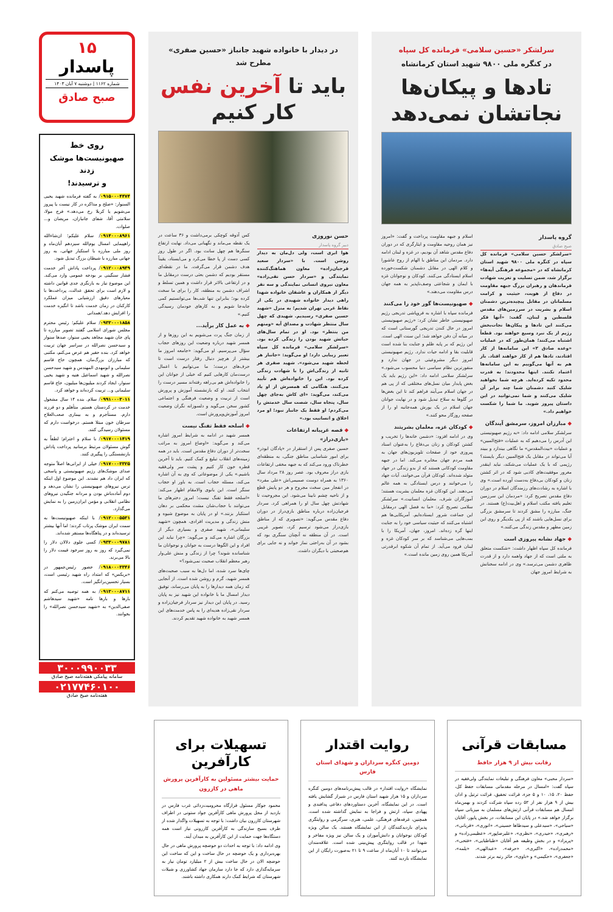سرلشکر «حسین سلامی» فرمانده کل سپاه
در کنگره ملی ۹۸۰۰ شهید استان کرمانشاه
تادها و پیکان‌ها
نجاتشان نمی‌دهد
گروه پاسدار
صبح صادق
«سرلشکر حسین سلامی» فرمانده کل سپاه در کنگره ملی ۹۸۰۰ شهید استان کرمانشاه که در «مجموعه فرهنگی آیه‌ها» برگزار شد، ضمن تسلیت و تعزیت شهادت فرماندهان و رهبران بزرگ جبهه مقاومت در دفاع از هویت، حیثیت و کرامت مسلمانان در مقابل پیچیده‌ترین دشمنان اسلام و بشریت در سرزمین‌های مقدس فلسطین و لبنان، گفت: «آنها فکر می‌کنند این تادها و پیکان‌ها نجات‌بخش رژیم از یک نبرد وسیع خواهند بود. قطعاً اشتباه می‌کنند؛ همان‌طور که در عملیات «وعده صادق ۲» این سامانه‌ها از کار افتادند، تادها هم از کار خواهند افتاد. باز هم به آنها می‌گوییم به این سامانه‌ها اعتماد نکنند. اینها محدودند؛ به قدرت محدود تکیه کرده‌اید. هرچه شما بخواهید شلیک کنید دشمنان شما چند برابر آن شلیک می‌کنند و شما نمی‌توانید در این داستان پیروز شوید. ما شما را شکست خواهیم داد.»
◆ مبارزان امروز، سرمشق آیندگان
سرلشکر سلامی ادامه داد: «به رژیم صهیونیستی این آدرس را می‌دهیم که به عملیات «فتح‌المبین» و عملیات «بیت‌المقدس» ما نگاهی بیندازد و ببیند آیا می‌تواند در مقابل یک فتح‌المبین دیگر بایستد؟ رژیمی که با یک عملیات می‌شکند، نباید اینقدر مغرور موفقیت‌های کاذبی شود که در اثر کشتن زنان و کودکان بی‌دفاع به‌دست آورده است.» وی با اشاره به رشادت‌های رزمندگان اسلام در دوران دفاع مقدس تصریح کرد: «مردمان این سرزمین تعلیم یافته مکتب اسلام و اهل‌بیت(ع) هستند. در جنگ، مبارزه را مشق کردند تا سرمشق بزرگی برای نسل‌هایی باشند که از پی یکدیگر و روی این زمین مطهر و مقدس زندگی می‌کنند.»
◆ جهاد نشانه پیروزی است
فرمانده کل سپاه اظهار داشت: «شکست متعلق به ملتی است که از جهاد واهمه دارد و از قدرت ظاهری دشمن می‌ترسد.» وی در ادامه سخنانش به شرایط امروز جهان
اسلام و جبهه مقاومت پرداخت و گفت: «امروز نیز همان روحیه مقاومت و ایثارگری که در دوران دفاع مقدس شاهد آن بودیم، در غزه و لبنان ادامه دارد. مردمان این مناطق با الهام از روح عاشورا و کلام الهی در مقابل دشمنان شکست‌خورده اسلام ایستادگی می‌کنند. کودکان و نوجوانان غزه با ایمان و شجاعتی وصف‌ناپذیر به همه جهان درس مقاومت می‌دهند.»
◆ صهیونیست‌ها گور خود را می‌کنند
فرمانده سپاه با اشاره به فروپاشی تدریجی رژیم صهیونیستی خاطر نشان کرد: «رژیم صهیونیستی امروز در حال کندن تدریجی گورستانی است که در میانه آن دفن خواهد شد؛ این سنت الهی است. این رژیم که بر پایه ظلم و جنایت بنا شده است قابلیت بقا و ادامه حیات ندارد. رژیم صهیونیستی امروز دیگر مشروعیتی در جهان ندارد و منفورترین نظام سیاسی دنیا محسوب می‌شود.» سرلشکر سلامی ادامه داد: «این رژیم باید یک بغض پایدار میان نسل‌های مختلفی که از پی هم در جهان اسلام می‌آیند فراهم کند تا این بغض‌ها در گلوها به سلاح تبدیل شود و در نهایت جوانان جهان اسلام در یک یورش همه‌جانبه او را از صفحه روزگار محو کنند.»
◆ کودکان غزه، معلمان بشریتند
وی در ادامه افزود: «دشمن خانه‌ها را تخریب و کشتن کودکان و زنان بی‌دفاع را به‌عنوان اسناد پیروزی خود از صفحات تلویزیون‌های جهان به همه مردم جهان مخابره می‌کند. اما در جبهه مقاومت کودکانی هستند که از بدو زندگی در جهاد متولد شده‌اند. کودکان قرآن می‌خوانند، آیات جهاد را می‌خوانند و درس ایستادگی به همه عالم می‌دهند. این کودکان غزه معلمان بشریت هستند؛ آموزگاران شرف، معلمان انسانیت.» سرلشکر سلامی تصریح کرد: «ما به فضل الهی درمقابل این جماعت شرور ایستاده‌ایم. آمریکایی‌ها هم اشتباه می‌کنند که حیثیت سیاسی خود را به جنایت اینها گره زده‌اند. امروز، جهان، آمریکا را با بمب‌هایی می‌شناسد که بر سر کودکان غزه و لبنان فرود می‌آید. از تمام آن شکوه ابرقدرتی آمریکا همین روی زمین مانده است.»
در دیدار با خانواده شهید جانباز «حسین صفری»
مطرح شد
باید تا آخرین نفس
کار کنیم
حسن نوروزی
دبیر گروه پاسدار
هوا ابری است، ولی دل‌مان به دیدار روشن است. با «سردار سعید فرجیان‌زاده» معاون هماهنگ‌کننده نمایندگی و «سردار حسن نقی‌زاده» معاون نیروی انسانی نمایندگی و سه نفر دیگر از همکاران و عاشقان خانواده شهدا راهی دیدار خانواده شهیدی در یکی از نقاط غربی تهران شدیم؛ به منزل «شهید حسین صفری» رسیدیم. شهیدی که چهل سال منتظر شهادت و مصداق آیه «ومنهم من ینتظر» بود. او در تمام سال‌های حیاتش شهید بودن را زندگی کرده بود. «سرلشکر سلامی» فرمانده کل سپاه تعبیر زیبایی دارد؛ او می‌گوید: «جانباز هر لحظه شهید می‌شود». شهید صفری هر ثانیه از زندگی‌اش را با شهادت زندگی کرده بود. این را خانواده‌اش هم تأیید می‌کنند. هنگامی که همسرش از او یاد می‌کند، می‌گوید: «ای کاش به‌جای چهل سال، پنجاه سال، شصت سال خدمتش را می‌کردم؛ او فقط یک جانباز نبود؛ او مرد اخلاق و انسانیت بود.»
◆ قصه غریبانه ارتفاعات «بازی‌دراز»
حسین صفری پس از استقرار در «پادگان ابوذر» برای امور شناسایی مناطق جنگی، به منطقه‌ای خطرناک ورود می‌کند که به جبهه مخفی ارتفاعات بازی دراز معروف بود. عصر روز ۲۸ مرداد سال ۱۳۶۰ به همراه دوست صمیمی‌اش «علی مفرد» در انفجار مین سخت مجروح و هر دو پایش قطع و از ناحیه چشم نابینا می‌شود. این مجروحیت تا شهادتش چهل سال او را همراهی کرد. سردار فرجیان‌زاده درباره مناطق بازی‌دراز در دوران دفاع مقدس می‌گوید: «تصویری که از مناطق بازی‌دراز می‌شود ترسیم کرد، تصویر غریبی است. در آن منطقه نه آنچنان سنگری بود که بشود در آن به‌راحتی نماز خواند و نه جایی برای هم‌صحبتی با دیگران داشت.
کس آذوقه کوچکی برمی‌داشت و ۳۶ ساعت در یک نقطه می‌ماند و نگهبانی می‌داد. نهایت ارتفاع سنگرها هم چهل سانت بود. اگر در طول روز کسی دست از پا خطا می‌کرد و می‌ایستاد، یقیناً هدف دشمن قرار می‌گرفت. ما در نقطه‌ای مستقر بودیم که دشمن بعثی درست درمقابل ما و در ارتفاعی بالاتر قرار داشت و همین تسلط و اشراف دشمن به منطقه، کار را برای ما سخت کرده بود؛ بنابراین تنها شب‌ها می‌توانستیم کمی جابه‌جا شویم و به کارهای خودمان رسیدگی کنیم.»
◆ به عمل کار برآید...
از زمان جنگ پرت می‌شویم به این روزها و از همسر شهید درباره وضعیت این روزهای حجاب سؤال می‌پرسیم. او می‌گوید: «جامعه امروز ما بیشتر از هرچیز دنبال رفتار درست است تا حرف‌های درست؛ ما می‌توانیم با اعمال درست‌مان کارهایی کنیم که خیلی از جوانان این را خانواده‌اش هم بی‌راهه رفته‌اند مسیر درست را انتخاب کنند. او که بازنشسته آموزش و پرورش است از تربیت و وضعیت فرهنگی و اجتماعی کشور سخن می‌گوید و دلسوزانه نگران وضعیت امروز آموزش‌وپرورش است.
◆ اسلحه فقط تفنگ نیست
همسر شهید در ادامه به شرایط امروز اشاره می‌کند و می‌گوید: «اوضاع امروز به مراتب سخت‌تر از دوران دفاع مقدس است. باید در همه زمینه‌های انقلاب تبلیغ و کمک کنیم. باید تا آخرین قطره خون کار کنیم و پشت سر ولی‌فقیه باشیم.» یکی از موضوعاتی که وی به آن اشاره می‌کند، مسئله حجاب است. به باور او حجاب سنگر است. این بانوی والامقام اظهار می‌کند: «اسلحه فقط تفنگ نیست؛ امروز دخترهای ما می‌توانند با حجاب‌شان مشت محکمی بر دهان استکبار بزنند.» او در پایان به موضوع شیوه و منش زندگی و مدیریت افرادی، همچون «شهید سلیمانی»، شهید صفری و بسیاری دیگر از بزرگان اشاره می‌کند و می‌گوید: «چرا نباید این افراد و این الگوها درست به جوانان و نوجوانان ما شناسانده شوند؟ چرا از زندگی و منش علی‌وار رهبر معظم انقلاب صحبت نمی‌شود؟»
چای‌ها سرد شده، اما دل‌ها به سبب صحبت‌های همسر شهید، گرم و روشن شده است. از آنجایی که زمان همه دیدارها را به پایان می‌رساند، توفیق دیدار امسال ما با خانواده این شهید نیز به پایان رسید. در پایان این دیدار نیز سردار فرجیان‌زاده و سردار نقی‌زاده هدیه‌ای را به پاس خدمت‌های این همسر شهید به خانواده شهید تقدیم کردند.
۱۵
پاسدار
شماره ۱۱۶۲ | دوشنبه ۷ آبان ۱۴۰۳
صبح صادق
روی خط
صهیونیست‌ها موشک زدند
و ترسیدند!
۰۹۱۵۰۰۰۴۴۷۴/ به گفته فرمانده شهید یحیی السنوار: «صلح و مذاکره در کار نیست یا پیروز می‌شویم یا کربلا رخ می‌دهد.» فرج مولا، سلامتی آقا، شفای جانبازان، مریضان و... صلوات.
۰۹۱۴۰۰۰۸۹۶۱/ سلام علیکم؛ ان‌شاءالله راهپیمایی امسال یوم‌الله سیزدهم آبان‌ماه و روز ملی مبارزه با استکبار جهانی، به روز جهانی مبارزه با شیطان بزرگ تبدیل شود.
۰۹۱۲۰۰۰۸۹۴۹/ پرداخت پاداش آخر خدمت فشار سنگینی بر بودجه عمومی وارد می‌کند. این موضوع نیاز به بازنگری جدی قوانین داشته و لازم است برای تحقق عدالت، پرداخت‌ها با معیارهای دقیق ارزشیابی میزان عملکرد کارکنان در زمان خدمت باشد تا انگیزه خدمت را افزایش دهد./همدانی
۰۹۳۳۰۰۰۱۸۵۸/ سلام علیکم؛ رئیس محترم مجلس شورای اسلامی گفتند تصویر مبارزه تا پای جان شهید مجاهد یحیی سنوار، صدها سنوار و سیدحسن نصرالله در سراسر جهان تربیت خواهد کرد. بنده حقیر هم عرض می‌کنم، مکتبی که مبارزان بزرگ‌مان، همچون حاج قاسم سلیمانی و ابومهدی المهندس و شهید سیدحسن نصرالله و شهید اسماعیل هنیه و شهید یحیی سنوار، ایجاد کردند میلیون‌ها میلیون، حاج قاسم سلیمانی و... تربیت کرده‌اند و خواهد کرد.
۰۹۹۱۰۰۰۳۰۱۱/ سلام. بنده ۱۴ سال مشغول خدمت در کردستان هستم. متأهلم و دو فرزند دارم. مستأجرم و به بیماری صعب‌العلاج سرطان خون مبتلا هستم. درخواست دارم که مسئولان رسیدگی کنند.
۰۹۱۷۰۰۰۱۴۱۹/ با سلام و احترام؛ لطفاً به گوش مسئولان مرتبط برسانید پرداخت پاداش بازنشستگی را پیگیری کنند.
۰۹۱۷۰۰۰۳۳۲۵/ خیلی از ایرانی‌ها اصلاً متوجه صدای موشک‌های رژیم صهیونیستی و پاسخی که ایران داد هم نشدند. این موضوع اول اینکه ترس نیروهای صهیونیستی را نشان می‌دهد و دوم آماده‌باش بودن و مردانه جنگیدن نیروهای نظامی انقلابی و مؤمن ایران‌زمین را به نمایش می‌گذارد.
۰۹۱۲۰۰۰۵۵۳۱/ با اینکه صهیونیست‌ها به سمت ایران موشک پرتاب کردند؛ اما آنها بیشتر ترسیده‌اند و در پناهگاه‌ها مستقر شده‌اند.
۰۹۳۳۰۰۰۹۷۸۱/ کسی جلوی دلالان دلار را نمی‌گیرد که روز به روز سرخود قیمت دلار را بالا می‌برند.
۰۹۱۸۰۰۰۳۳۴۶/ حضور رئیس‌جمهور در «بریکس» که امتداد راه شهید رئیسی است، بسیار تحسین‌برانگیز است.
۰۹۱۳۰۰۰۸۷۱۱/ به همه توصیه می‌کنم که بارها و بارها نامه «شهید سیدهاشم صفی‌الدین» به «شهید سیدحسن نصرالله» را بخوانند.
۳۰۰۰۹۹۰۰۳۳
سامانه پیامکی هفته‌نامه صبح صادق
۰۲۱۷۷۴۶۰۱۰۰
هفته‌نامه صبح صادق
مسابقات قرآنی
رقابت بیش از ۹ هزار حافظ
«سردار محبی» معاون فرهنگی و تبلیغات نمایندگی ولی‌فقیه در سپاه گفت: «امسال در مرحله مقدماتی مسابقات حفظ کل، حفظ ۲۰، ۱۵، ۱۰ و ۵ جزء، قرائت تحقیق، قرائت ترتیل و اذان بیش از ۹ هزار نفر از ۵۳ رده سپاه شرکت کردند و بهمن‌ماه امسال هم مسابقات قرآنی ارتش‌های مسلمان به میزبانی سپاه برگزار خواهد شد.» در پایان این مسابقات، در بخش پایور، آقایان «سیاحی»، «سیدعلی و سیدطاها حسینی»، «انوری»، «قربانی»، «رهبری»، «حیدری»، «نظری»، «علیرضاپور»، «عظیمی‌زاده» و «پریزاد» و در بخش وظیفه هم آقایان «طباطبایی»، «فتحی»، «محمدزاده»، «اکبری»، «حرفه»، «عبدالهی»، «یلمه»، «جعفری»، «حکیمی» و «باوی»، حائز رتبه برتر شدند.
روایت اقتدار
دومین کنگره سرداران و شهدای استان فارس
نمایشگاه «روایت اقتدار» در قالب پیش‌برنامه‌های دومین کنگره سرداران و ۱۵ هزار شهید استان فارس در شیراز گشایش یافته است. در این نمایشگاه، آخرین دستاوردهای دفاعی پدافندی و پهپادی سپاه، ارتش و فراجا به نمایش گذاشته شده است. همچنین، غرفه‌های فرهنگی، علمی، هنری، سرگرمی و روایتگری پذیرای بازدیدکنندگان از این نمایشگاه هستند. یک سالن ویژه کودکان نوجوانان و دانش‌آموزان و یک سالن نیز ویژه مفاخر و شهدا در قالب روایتگری پیش‌بینی شده است. علاقه‌مندان می‌توانند تا ۱۰ آبان‌ماه از ساعت ۹ تا ۲۱ به‌صورت رایگان از این نمایشگاه بازدید کنند.
تسهیلات برای کارآفرین
حمایت بیشتر مسئولین به کارآفرین پرورش ماهی در کازرون
محمود جوکار مسئول قرارگاه محرومیت‌زدائی غرب فارس در بازدید از محل پرورش ماهی کارآفرین جواد ستونی در اطراف شهرستان کازرون بیان داشت: با توجه به تسهیلات واگذار شده از طرف بسیج سازندگی به کارآفرین کازرونی نیاز است همه دستگاه‌ها جهت حمایت از این کارآفرین به میدان آیند.
وی ادامه داد: با توجه به احداث دو حوضچه پرورش ماهی در حال بهره‌برداری و یک حوضچه در حال ساخت و این که ساخت این حوضچه الان در حال ساخت بیش از ۲ میلیارد تومان نیاز به سرمایه‌گذاری دارد که جا دارد سازمان جهاد کشاورزی و شیلات شهرستان که شرایط کمک دارند همکاری داشته باشند.